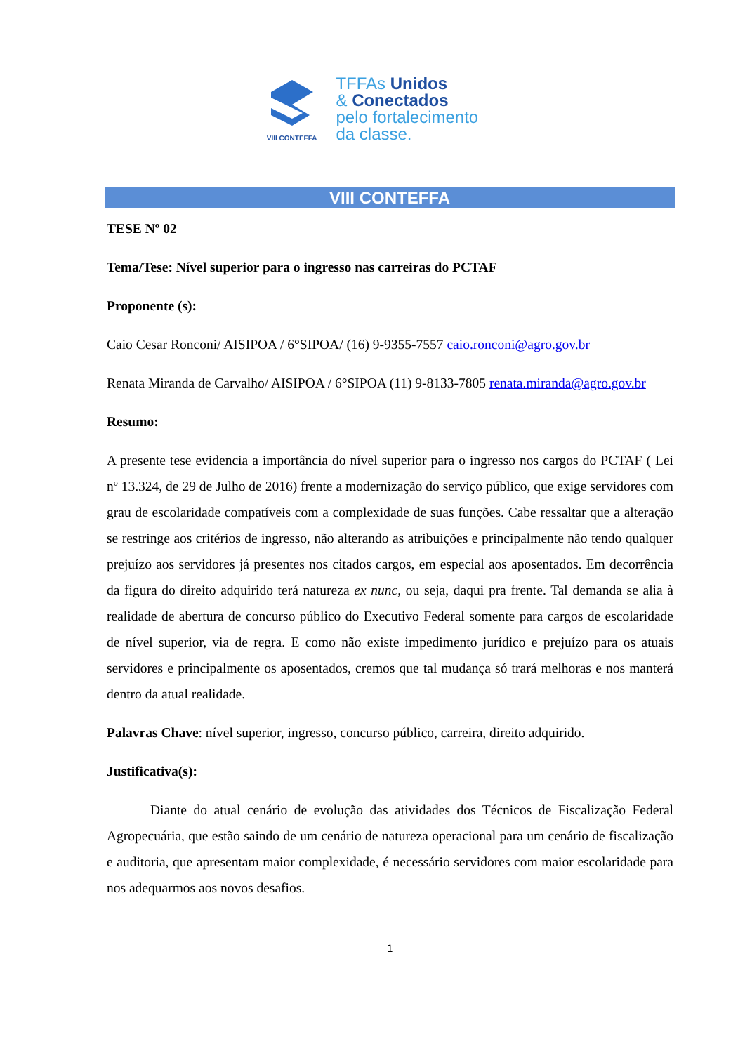VIII CONTEFFA
TFFAs Unidos
& Conectados
pelo fortalecimento
da classe.
VIII CONTEFFA
TESE Nº 02
Tema/Tese: Nível superior para o ingresso nas carreiras do PCTAF
Proponente (s):
Caio Cesar Ronconi/ AISIPOA / 6°SIPOA/ (16) 9-9355-7557 caio.ronconi@agro.gov.br
Renata Miranda de Carvalho/ AISIPOA / 6°SIPOA (11) 9-8133-7805 renata.miranda@agro.gov.br
Resumo:
A presente tese evidencia a importância do nível superior para o ingresso nos cargos do PCTAF ( Lei nº 13.324, de 29 de Julho de 2016) frente a modernização do serviço público, que exige servidores com grau de escolaridade compatíveis com a complexidade de suas funções. Cabe ressaltar que a alteração se restringe aos critérios de ingresso, não alterando as atribuições e principalmente não tendo qualquer prejuízo aos servidores já presentes nos citados cargos, em especial aos aposentados. Em decorrência da figura do direito adquirido terá natureza ex nunc, ou seja, daqui pra frente. Tal demanda se alia à realidade de abertura de concurso público do Executivo Federal somente para cargos de escolaridade de nível superior, via de regra. E como não existe impedimento jurídico e prejuízo para os atuais servidores e principalmente os aposentados, cremos que tal mudança só trará melhoras e nos manterá dentro da atual realidade.
Palavras Chave: nível superior, ingresso, concurso público, carreira, direito adquirido.
Justificativa(s):
Diante do atual cenário de evolução das atividades dos Técnicos de Fiscalização Federal Agropecuária, que estão saindo de um cenário de natureza operacional para um cenário de fiscalização e auditoria, que apresentam maior complexidade, é necessário servidores com maior escolaridade para nos adequarmos aos novos desafios.
1